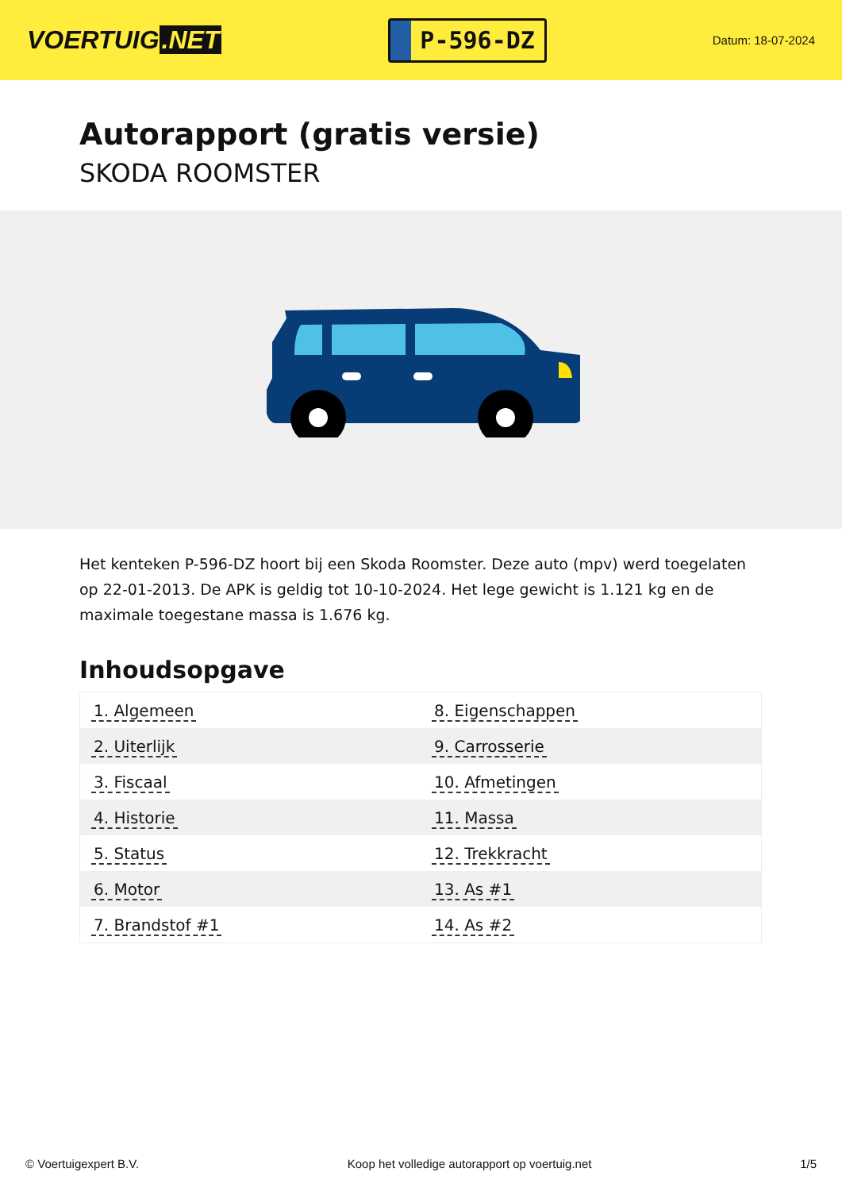VOERTUIG.NET
P-596-DZ
Datum: 18-07-2024
Autorapport (gratis versie)
SKODA ROOMSTER
Het kenteken P-596-DZ hoort bij een Skoda Roomster. Deze auto (mpv) werd toegelaten op 22-01-2013. De APK is geldig tot 10-10-2024. Het lege gewicht is 1.121 kg en de maximale toegestane massa is 1.676 kg.
Inhoudsopgave
| 1. Algemeen | 8. Eigenschappen |
| 2. Uiterlijk | 9. Carrosserie |
| 3. Fiscaal | 10. Afmetingen |
| 4. Historie | 11. Massa |
| 5. Status | 12. Trekkracht |
| 6. Motor | 13. As #1 |
| 7. Brandstof #1 | 14. As #2 |
© Voertuigexpert B.V. Koop het volledige autorapport op voertuig.net 1/5